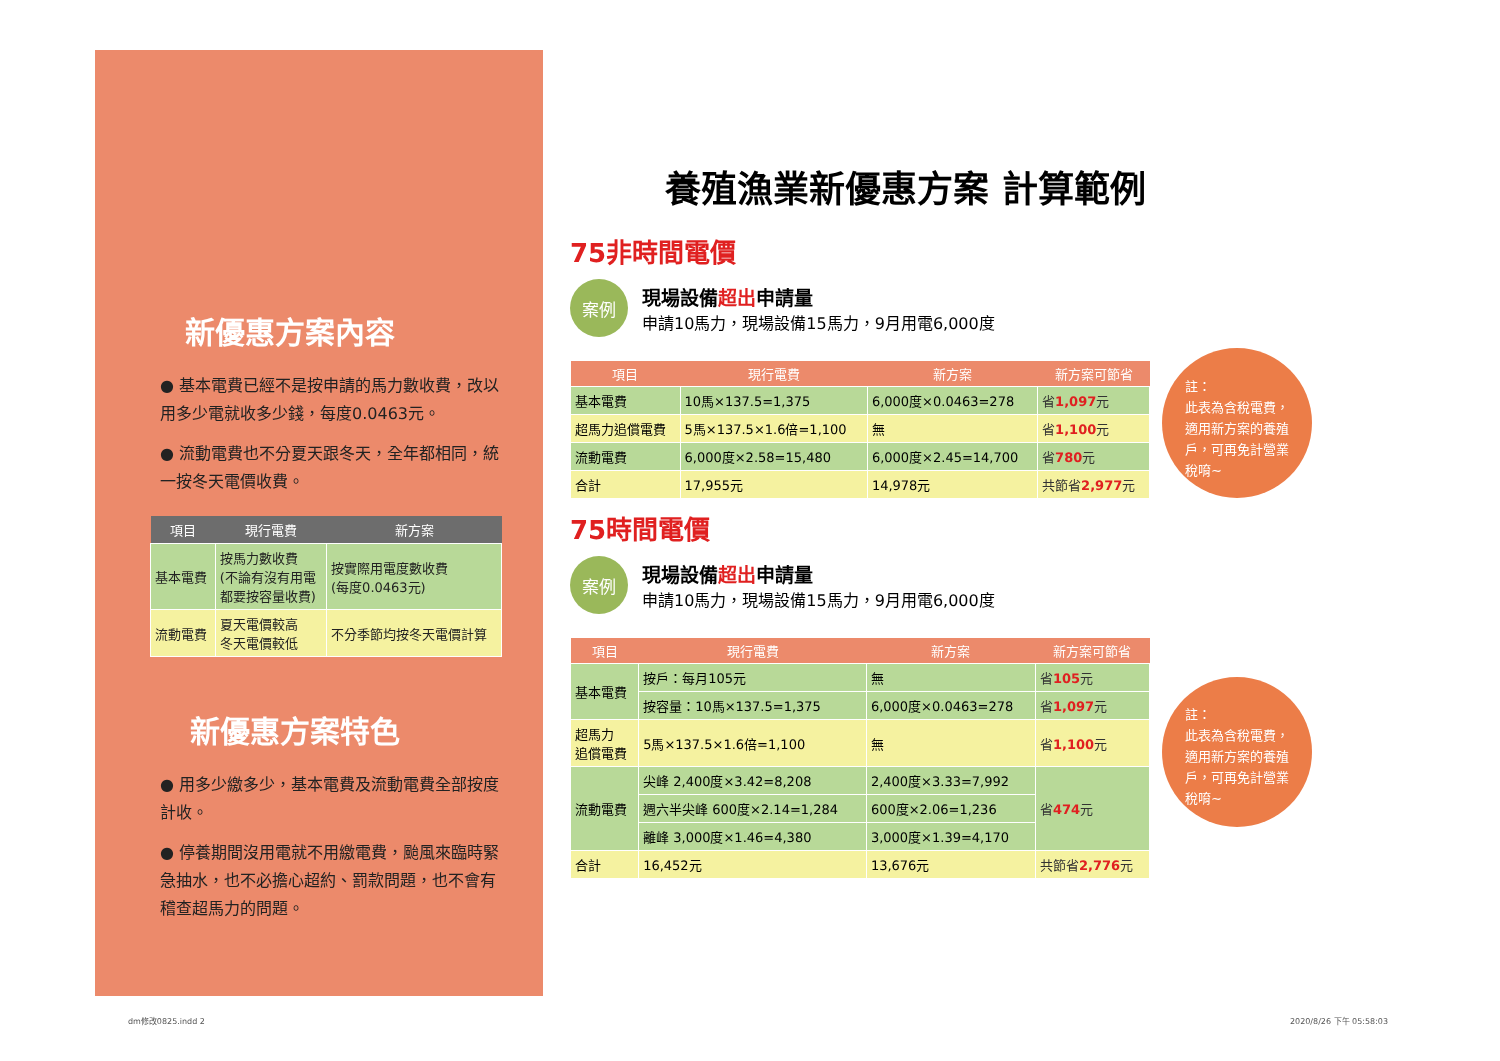新優惠方案內容
● 基本電費已經不是按申請的馬力數收費，改以用多少電就收多少錢，每度0.0463元。
● 流動電費也不分夏天跟冬天，全年都相同，統一按冬天電價收費。
| 項目 | 現行電費 | 新方案 |
| --- | --- | --- |
| 基本電費 | 按馬力數收費 (不論有沒有用電 都要按容量收費) | 按實際用電度數收費 (每度0.0463元) |
| 流動電費 | 夏天電價較高 冬天電價較低 | 不分季節均按冬天電價計算 |
新優惠方案特色
● 用多少繳多少，基本電費及流動電費全部按度計收。
● 停養期間沒用電就不用繳電費，颱風來臨時緊急抽水，也不必擔心超約、罰款問題，也不會有稽查超馬力的問題。
養殖漁業新優惠方案 計算範例
75非時間電價
案例
現場設備超出申請量
申請10馬力，現場設備15馬力，9月用電6,000度
| 項目 | 現行電費 | 新方案 | 新方案可節省 |
| --- | --- | --- | --- |
| 基本電費 | 10馬×137.5=1,375 | 6,000度×0.0463=278 | 省 1,097 元 |
| 超馬力追償電費 | 5馬×137.5×1.6倍=1,100 | 無 | 省 1,100 元 |
| 流動電費 | 6,000度×2.58=15,480 | 6,000度×2.45=14,700 | 省 780 元 |
| 合計 | 17,955元 | 14,978元 | 共節省 2,977 元 |
註：
此表為含稅電費，
適用新方案的養殖
戶，可再免計營業
稅唷~
75時間電價
案例
現場設備超出申請量
申請10馬力，現場設備15馬力，9月用電6,000度
| 項目 | 現行電費 | 新方案 | 新方案可節省 |
| --- | --- | --- | --- |
| 基本電費 | 按戶：每月105元 | 無 | 省 105 元 |
| | 按容量：10馬×137.5=1,375 | 6,000度×0.0463=278 | 省 1,097 元 |
| 超馬力 追償電費 | 5馬×137.5×1.6倍=1,100 | 無 | 省 1,100 元 |
| 流動電費 | 尖峰 2,400度×3.42=8,208 | 2,400度×3.33=7,992 | 省 474 元 |
| | 週六半尖峰 600度×2.14=1,284 | 600度×2.06=1,236 | |
| | 離峰 3,000度×1.46=4,380 | 3,000度×1.39=4,170 | |
| 合計 | 16,452元 | 13,676元 | 共節省 2,776 元 |
註：
此表為含稅電費，
適用新方案的養殖
戶，可再免計營業
稅唷~
dm修改0825.indd 2 2020/8/26 下午 05:58:03